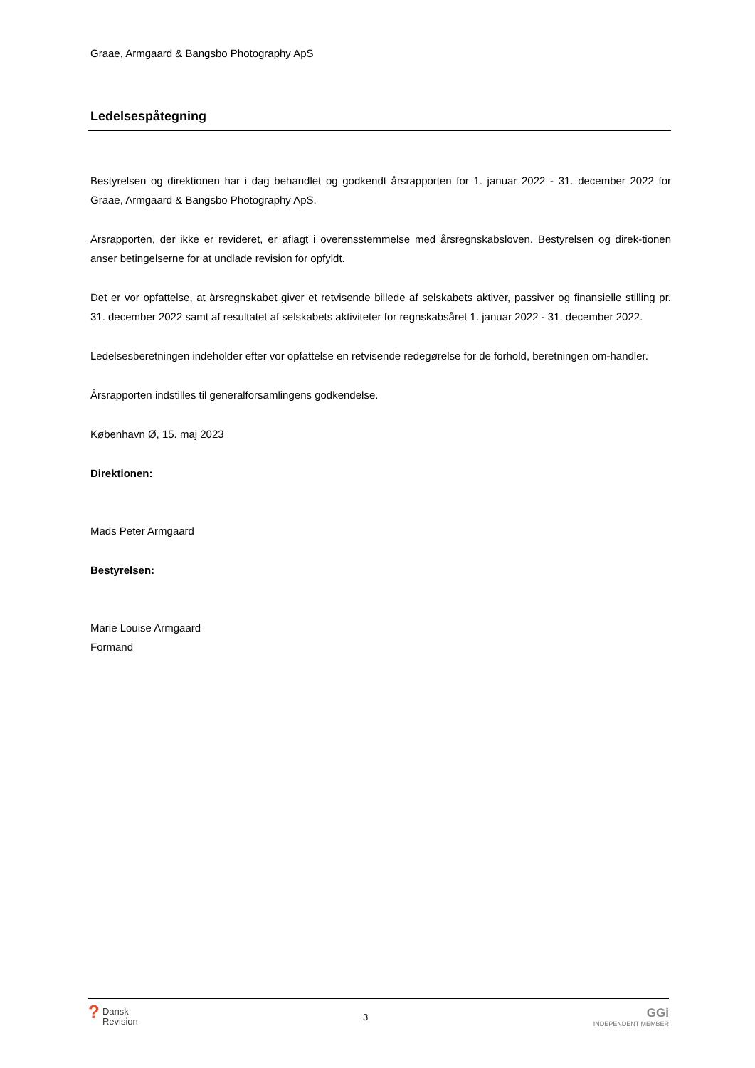Graae, Armgaard & Bangsbo Photography ApS
Ledelsespåtegning
Bestyrelsen og direktionen har i dag behandlet og godkendt årsrapporten for 1. januar 2022 - 31. december 2022 for Graae, Armgaard & Bangsbo Photography ApS.
Årsrapporten, der ikke er revideret, er aflagt i overensstemmelse med årsregnskabsloven. Bestyrelsen og direk-tionen anser betingelserne for at undlade revision for opfyldt.
Det er vor opfattelse, at årsregnskabet giver et retvisende billede af selskabets aktiver, passiver og finansielle stilling pr. 31. december 2022 samt af resultatet af selskabets aktiviteter for regnskabsåret 1. januar 2022 - 31. december 2022.
Ledelsesberetningen indeholder efter vor opfattelse en retvisende redegørelse for de forhold, beretningen om-handler.
Årsrapporten indstilles til generalforsamlingens godkendelse.
København Ø, 15. maj 2023
Direktionen:
Mads Peter Armgaard
Bestyrelsen:
Marie Louise Armgaard
Formand
?
Dansk
Revision
3
GGi
INDEPENDENT MEMBER